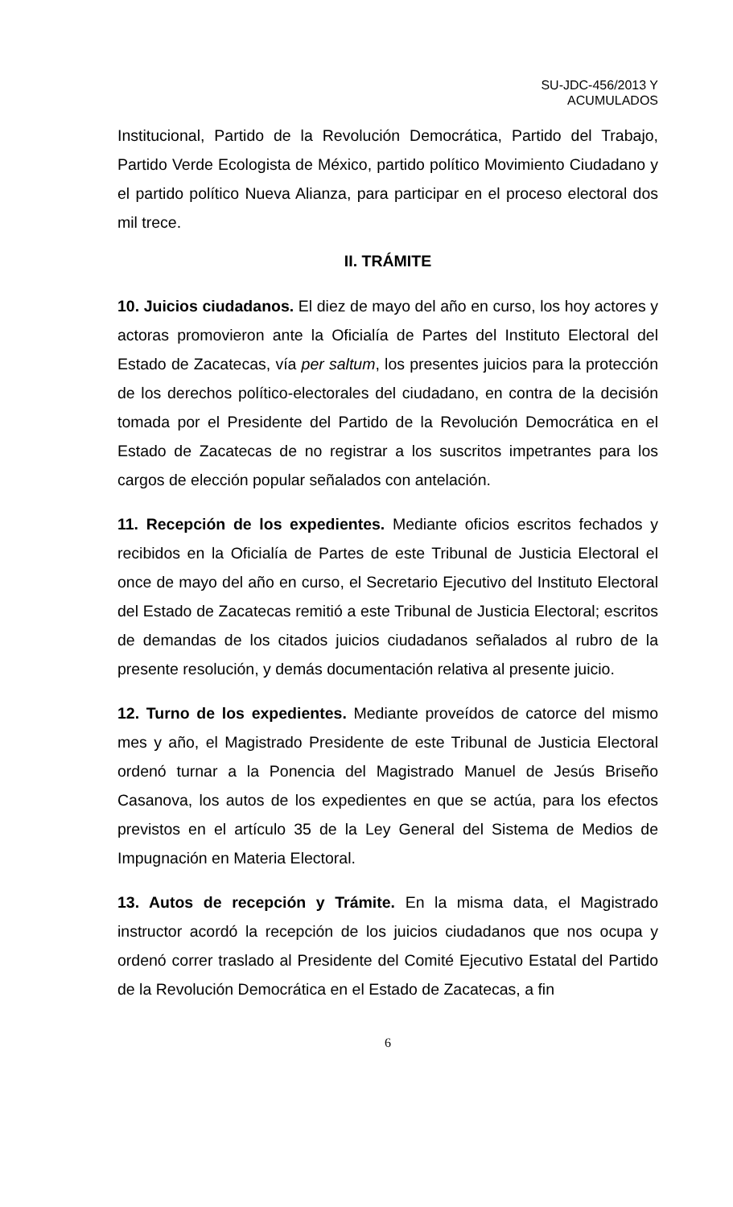SU-JDC-456/2013 Y
ACUMULADOS
Institucional, Partido de la Revolución Democrática, Partido del Trabajo, Partido Verde Ecologista de México, partido político Movimiento Ciudadano y el partido político Nueva Alianza, para participar en el proceso electoral dos mil trece.
II. TRÁMITE
10. Juicios ciudadanos. El diez de mayo del año en curso, los hoy actores y actoras promovieron ante la Oficialía de Partes del Instituto Electoral del Estado de Zacatecas, vía per saltum, los presentes juicios para la protección de los derechos político-electorales del ciudadano, en contra de la decisión tomada por el Presidente del Partido de la Revolución Democrática en el Estado de Zacatecas de no registrar a los suscritos impetrantes para los cargos de elección popular señalados con antelación.
11. Recepción de los expedientes. Mediante oficios escritos fechados y recibidos en la Oficialía de Partes de este Tribunal de Justicia Electoral el once de mayo del año en curso, el Secretario Ejecutivo del Instituto Electoral del Estado de Zacatecas remitió a este Tribunal de Justicia Electoral; escritos de demandas de los citados juicios ciudadanos señalados al rubro de la presente resolución, y demás documentación relativa al presente juicio.
12. Turno de los expedientes. Mediante proveídos de catorce del mismo mes y año, el Magistrado Presidente de este Tribunal de Justicia Electoral ordenó turnar a la Ponencia del Magistrado Manuel de Jesús Briseño Casanova, los autos de los expedientes en que se actúa, para los efectos previstos en el artículo 35 de la Ley General del Sistema de Medios de Impugnación en Materia Electoral.
13. Autos de recepción y Trámite. En la misma data, el Magistrado instructor acordó la recepción de los juicios ciudadanos que nos ocupa y ordenó correr traslado al Presidente del Comité Ejecutivo Estatal del Partido de la Revolución Democrática en el Estado de Zacatecas, a fin
6